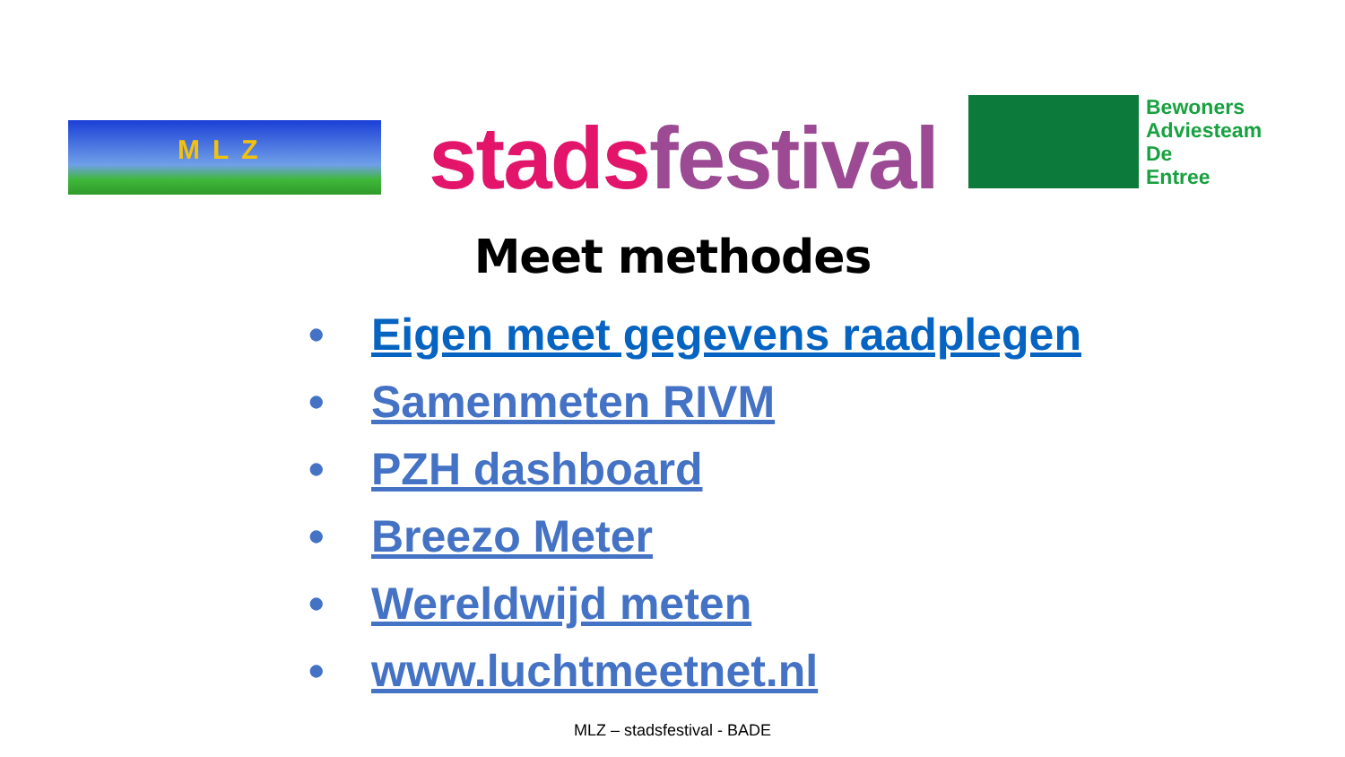MLZ stads festival
Bewoners
Adviesteam
De
Entree
Meet methodes
• Eigen meet gegevens raadplegen
• Samenmeten RIVM
• PZH dashboard
• Breezo Meter
• Wereldwijd meten
• www.luchtmeetnet.nl
MLZ – stadsfestival - BADE